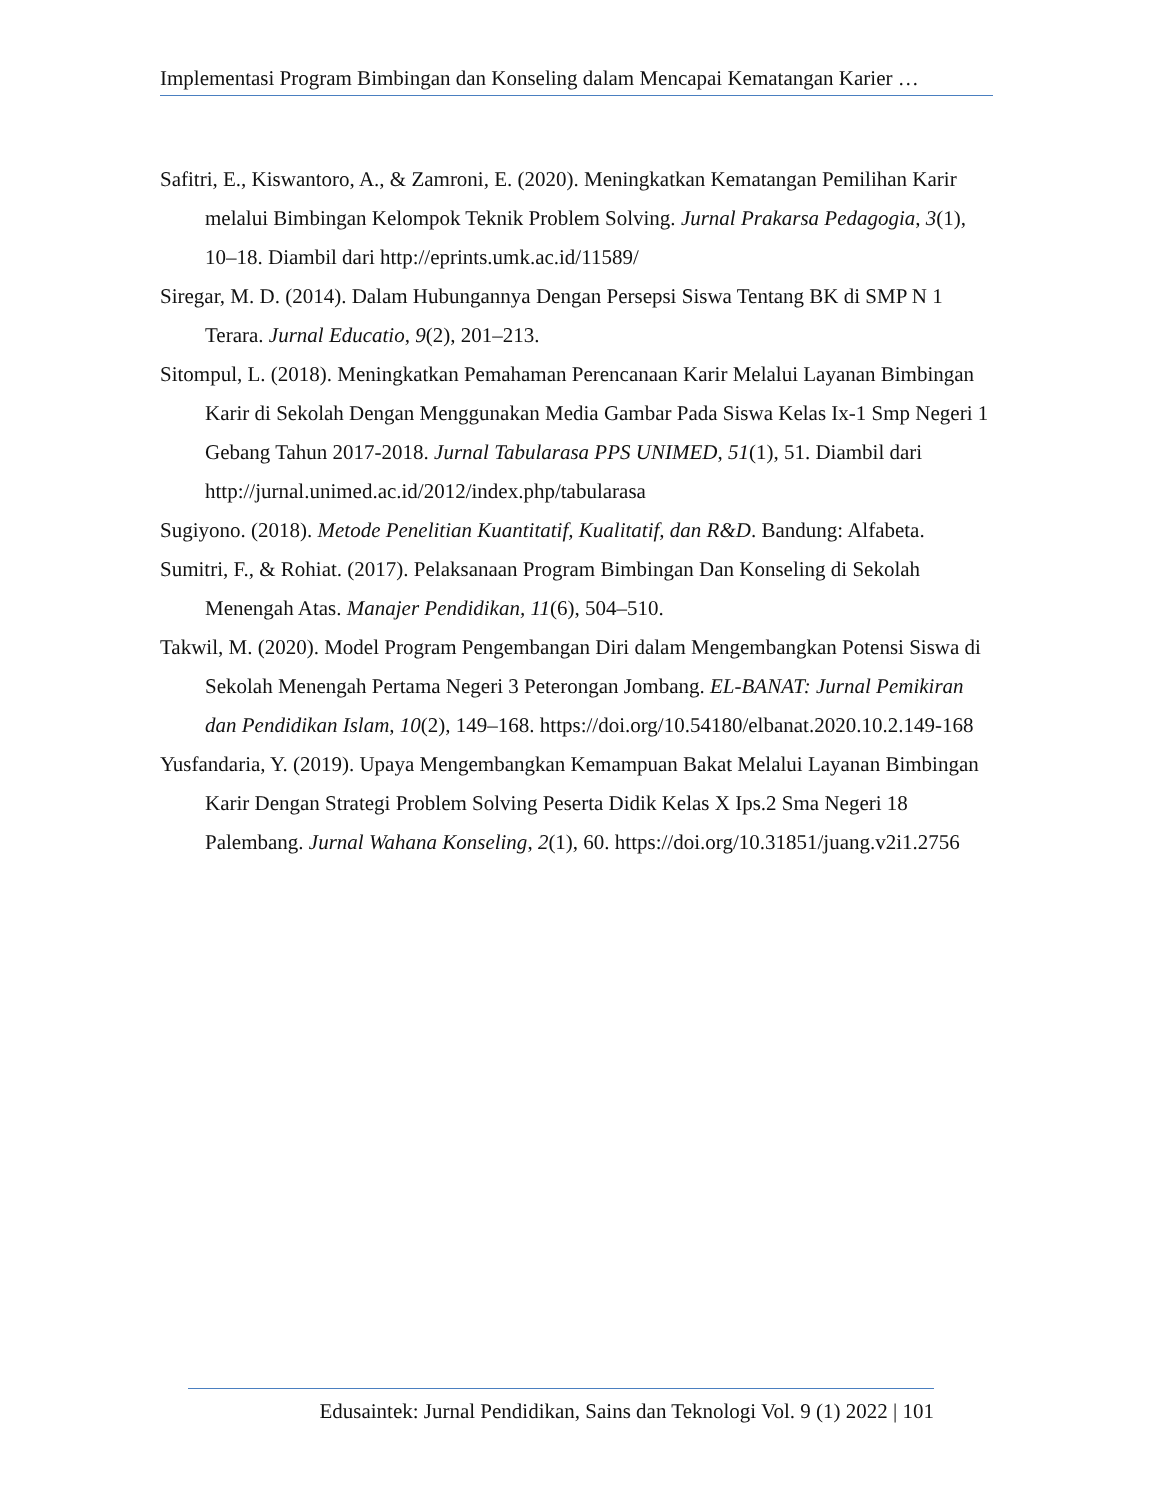Implementasi Program Bimbingan dan Konseling dalam Mencapai Kematangan Karier …
Safitri, E., Kiswantoro, A., & Zamroni, E. (2020). Meningkatkan Kematangan Pemilihan Karir melalui Bimbingan Kelompok Teknik Problem Solving. Jurnal Prakarsa Pedagogia, 3(1), 10–18. Diambil dari http://eprints.umk.ac.id/11589/
Siregar, M. D. (2014). Dalam Hubungannya Dengan Persepsi Siswa Tentang BK di SMP N 1 Terara. Jurnal Educatio, 9(2), 201–213.
Sitompul, L. (2018). Meningkatkan Pemahaman Perencanaan Karir Melalui Layanan Bimbingan Karir di Sekolah Dengan Menggunakan Media Gambar Pada Siswa Kelas Ix-1 Smp Negeri 1 Gebang Tahun 2017-2018. Jurnal Tabularasa PPS UNIMED, 51(1), 51. Diambil dari http://jurnal.unimed.ac.id/2012/index.php/tabularasa
Sugiyono. (2018). Metode Penelitian Kuantitatif, Kualitatif, dan R&D. Bandung: Alfabeta.
Sumitri, F., & Rohiat. (2017). Pelaksanaan Program Bimbingan Dan Konseling di Sekolah Menengah Atas. Manajer Pendidikan, 11(6), 504–510.
Takwil, M. (2020). Model Program Pengembangan Diri dalam Mengembangkan Potensi Siswa di Sekolah Menengah Pertama Negeri 3 Peterongan Jombang. EL-BANAT: Jurnal Pemikiran dan Pendidikan Islam, 10(2), 149–168. https://doi.org/10.54180/elbanat.2020.10.2.149-168
Yusfandaria, Y. (2019). Upaya Mengembangkan Kemampuan Bakat Melalui Layanan Bimbingan Karir Dengan Strategi Problem Solving Peserta Didik Kelas X Ips.2 Sma Negeri 18 Palembang. Jurnal Wahana Konseling, 2(1), 60. https://doi.org/10.31851/juang.v2i1.2756
Edusaintek: Jurnal Pendidikan, Sains dan Teknologi Vol. 9 (1) 2022 | 101